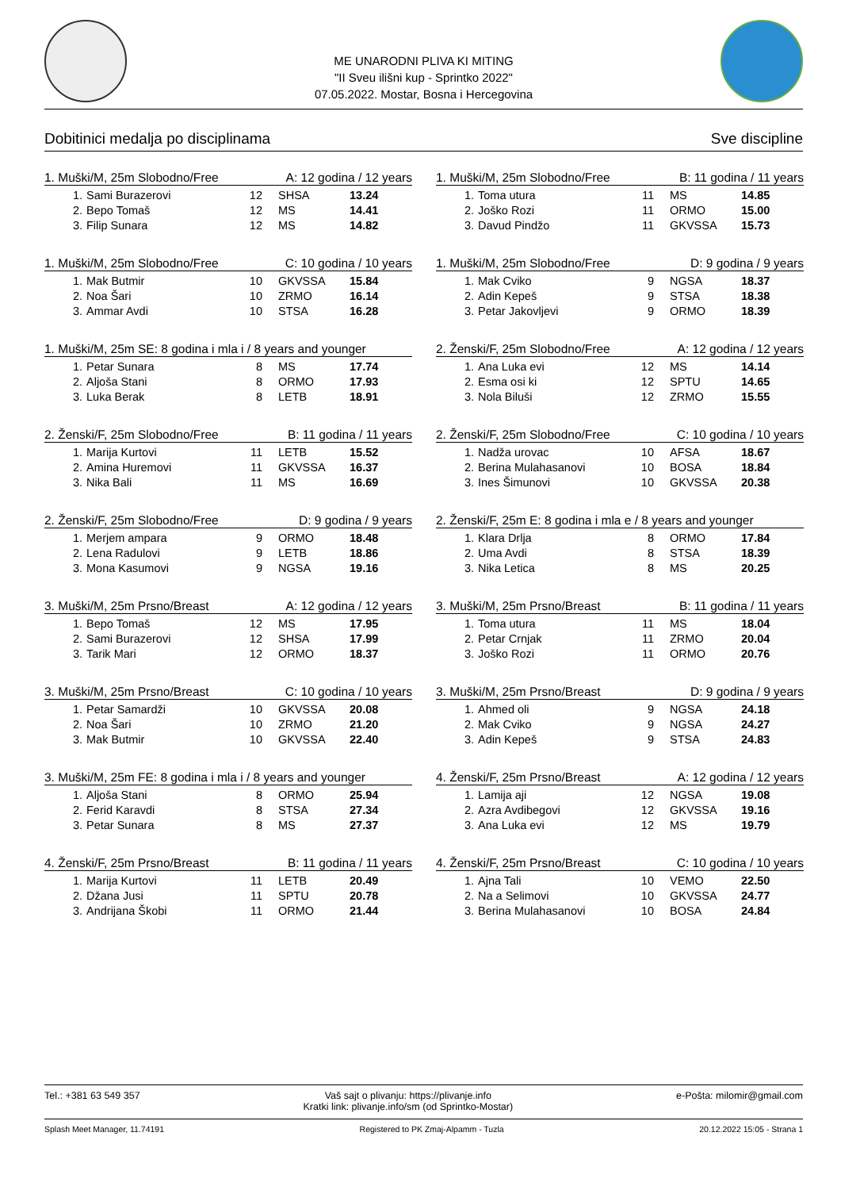ME UNARODNI PLIVA KI MITING
"II Sveu ilišni kup - Sprintko 2022"
07.05.2022. Mostar, Bosna i Hercegovina
Dobitinici medalja po disciplinama Sve discipline
1. Muški/M, 25m Slobodno/Free A: 12 godina / 12 years
| 1. | Sami Burazerovi | 12 | SHSA | 13.24 |
| 2. | Bepo Tomaš | 12 | MS | 14.41 |
| 3. | Filip Sunara | 12 | MS | 14.82 |
1. Muški/M, 25m Slobodno/Free B: 11 godina / 11 years
| 1. | Toma utura | 11 | MS | 14.85 |
| 2. | Joško Rozi | 11 | ORMO | 15.00 |
| 3. | Davud Pindžo | 11 | GKVSSA | 15.73 |
1. Muški/M, 25m Slobodno/Free C: 10 godina / 10 years
| 1. | Mak Butmir | 10 | GKVSSA | 15.84 |
| 2. | Noa Šari | 10 | ZRMO | 16.14 |
| 3. | Ammar Avdi | 10 | STSA | 16.28 |
1. Muški/M, 25m Slobodno/Free D: 9 godina / 9 years
| 1. | Mak Cviko | 9 | NGSA | 18.37 |
| 2. | Adin Kepeš | 9 | STSA | 18.38 |
| 3. | Petar Jakovljevi | 9 | ORMO | 18.39 |
1. Muški/M, 25m SE: 8 godina i mla i / 8 years and younger
| 1. | Petar Sunara | 8 | MS | 17.74 |
| 2. | Aljoša Stani | 8 | ORMO | 17.93 |
| 3. | Luka Berak | 8 | LETB | 18.91 |
2. Ženski/F, 25m Slobodno/Free A: 12 godina / 12 years
| 1. | Ana Luka evi | 12 | MS | 14.14 |
| 2. | Esma osi ki | 12 | SPTU | 14.65 |
| 3. | Nola Biluši | 12 | ZRMO | 15.55 |
2. Ženski/F, 25m Slobodno/Free B: 11 godina / 11 years
| 1. | Marija Kurtovi | 11 | LETB | 15.52 |
| 2. | Amina Huremovi | 11 | GKVSSA | 16.37 |
| 3. | Nika Bali | 11 | MS | 16.69 |
2. Ženski/F, 25m Slobodno/Free C: 10 godina / 10 years
| 1. | Nadža urovac | 10 | AFSA | 18.67 |
| 2. | Berina Mulahasanovi | 10 | BOSA | 18.84 |
| 3. | Ines Šimunovi | 10 | GKVSSA | 20.38 |
2. Ženski/F, 25m Slobodno/Free D: 9 godina / 9 years
| 1. | Merjem ampara | 9 | ORMO | 18.48 |
| 2. | Lena Radulovi | 9 | LETB | 18.86 |
| 3. | Mona Kasumovi | 9 | NGSA | 19.16 |
2. Ženski/F, 25m E: 8 godina i mla e / 8 years and younger
| 1. | Klara Drlja | 8 | ORMO | 17.84 |
| 2. | Uma Avdi | 8 | STSA | 18.39 |
| 3. | Nika Letica | 8 | MS | 20.25 |
3. Muški/M, 25m Prsno/Breast A: 12 godina / 12 years
| 1. | Bepo Tomaš | 12 | MS | 17.95 |
| 2. | Sami Burazerovi | 12 | SHSA | 17.99 |
| 3. | Tarik Mari | 12 | ORMO | 18.37 |
3. Muški/M, 25m Prsno/Breast B: 11 godina / 11 years
| 1. | Toma utura | 11 | MS | 18.04 |
| 2. | Petar Crnjak | 11 | ZRMO | 20.04 |
| 3. | Joško Rozi | 11 | ORMO | 20.76 |
3. Muški/M, 25m Prsno/Breast C: 10 godina / 10 years
| 1. | Petar Samardži | 10 | GKVSSA | 20.08 |
| 2. | Noa Šari | 10 | ZRMO | 21.20 |
| 3. | Mak Butmir | 10 | GKVSSA | 22.40 |
3. Muški/M, 25m Prsno/Breast D: 9 godina / 9 years
| 1. | Ahmed oli | 9 | NGSA | 24.18 |
| 2. | Mak Cviko | 9 | NGSA | 24.27 |
| 3. | Adin Kepeš | 9 | STSA | 24.83 |
3. Muški/M, 25m FE: 8 godina i mla i / 8 years and younger
| 1. | Aljoša Stani | 8 | ORMO | 25.94 |
| 2. | Ferid Karavdi | 8 | STSA | 27.34 |
| 3. | Petar Sunara | 8 | MS | 27.37 |
4. Ženski/F, 25m Prsno/Breast A: 12 godina / 12 years
| 1. | Lamija aji | 12 | NGSA | 19.08 |
| 2. | Azra Avdibegovi | 12 | GKVSSA | 19.16 |
| 3. | Ana Luka evi | 12 | MS | 19.79 |
4. Ženski/F, 25m Prsno/Breast B: 11 godina / 11 years
| 1. | Marija Kurtovi | 11 | LETB | 20.49 |
| 2. | Džana Jusi | 11 | SPTU | 20.78 |
| 3. | Andrijana Škobi | 11 | ORMO | 21.44 |
4. Ženski/F, 25m Prsno/Breast C: 10 godina / 10 years
| 1. | Ajna Tali | 10 | VEMO | 22.50 |
| 2. | Na a Selimovi | 10 | GKVSSA | 24.77 |
| 3. | Berina Mulahasanovi | 10 | BOSA | 24.84 |
Tel.: +381 63 549 357 Vaš sajt o plivanju: https://plivanje.info
Kratki link: plivanje.info/sm (od Sprintko-Mostar) e-Pošta: milomir@gmail.com
Splash Meet Manager, 11.74191 Registered to PK Zmaj-Alpamm - Tuzla 20.12.2022 15:05 - Strana 1